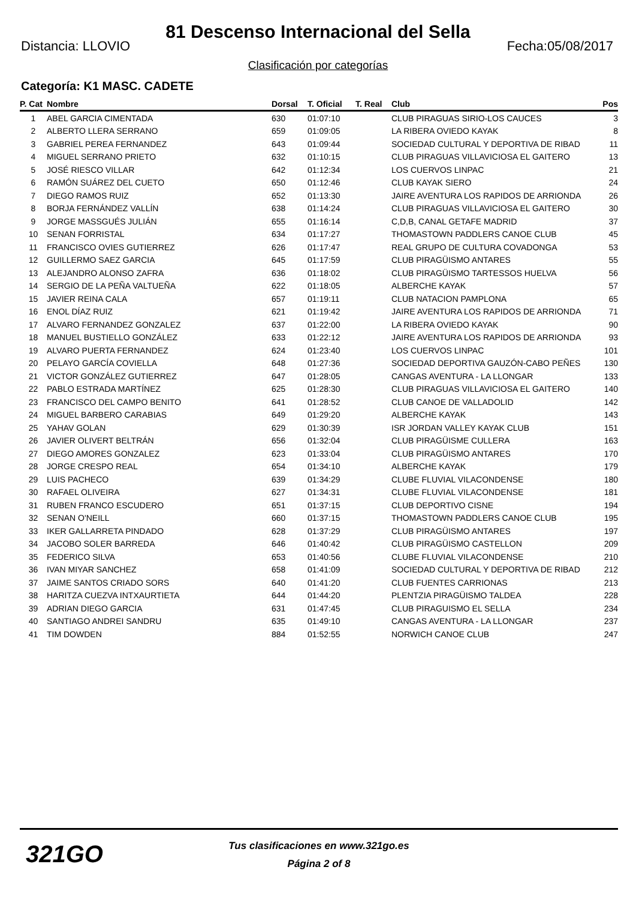81 Descenso Internacional del Sella
Distancia: LLOVIO Fecha:05/08/2017
Clasificación por categorías
Categoría: K1 MASC. CADETE
| P. Cat | Nombre | Dorsal | T. Oficial | T. Real | Club | Pos |
| --- | --- | --- | --- | --- | --- | --- |
| 1 | ABEL GARCIA CIMENTADA | 630 | 01:07:10 | | CLUB PIRAGUAS SIRIO-LOS CAUCES | 3 |
| 2 | ALBERTO LLERA SERRANO | 659 | 01:09:05 | | LA RIBERA OVIEDO KAYAK | 8 |
| 3 | GABRIEL PEREA FERNANDEZ | 643 | 01:09:44 | | SOCIEDAD CULTURAL Y DEPORTIVA DE RIBAD | 11 |
| 4 | MIGUEL SERRANO PRIETO | 632 | 01:10:15 | | CLUB PIRAGUAS VILLAVICIOSA EL GAITERO | 13 |
| 5 | JOSÉ RIESCO VILLAR | 642 | 01:12:34 | | LOS CUERVOS LINPAC | 21 |
| 6 | RAMÓN SUÁREZ DEL CUETO | 650 | 01:12:46 | | CLUB KAYAK SIERO | 24 |
| 7 | DIEGO RAMOS RUIZ | 652 | 01:13:30 | | JAIRE AVENTURA LOS RAPIDOS DE ARRIONDA | 26 |
| 8 | BORJA FERNÁNDEZ VALLÍN | 638 | 01:14:24 | | CLUB PIRAGUAS VILLAVICIOSA EL GAITERO | 30 |
| 9 | JORGE MASSGUÉS JULIÁN | 655 | 01:16:14 | | C,D,B, CANAL GETAFE MADRID | 37 |
| 10 | SENAN FORRISTAL | 634 | 01:17:27 | | THOMASTOWN PADDLERS CANOE CLUB | 45 |
| 11 | FRANCISCO OVIES GUTIERREZ | 626 | 01:17:47 | | REAL GRUPO DE CULTURA COVADONGA | 53 |
| 12 | GUILLERMO SAEZ GARCIA | 645 | 01:17:59 | | CLUB PIRAGÜISMO ANTARES | 55 |
| 13 | ALEJANDRO ALONSO ZAFRA | 636 | 01:18:02 | | CLUB PIRAGÜISMO TARTESSOS HUELVA | 56 |
| 14 | SERGIO DE LA PEÑA VALTUEÑA | 622 | 01:18:05 | | ALBERCHE KAYAK | 57 |
| 15 | JAVIER REINA CALA | 657 | 01:19:11 | | CLUB NATACION PAMPLONA | 65 |
| 16 | ENOL DÍAZ RUIZ | 621 | 01:19:42 | | JAIRE AVENTURA LOS RAPIDOS DE ARRIONDA | 71 |
| 17 | ALVARO FERNANDEZ GONZALEZ | 637 | 01:22:00 | | LA RIBERA OVIEDO KAYAK | 90 |
| 18 | MANUEL BUSTIELLO GONZÁLEZ | 633 | 01:22:12 | | JAIRE AVENTURA LOS RAPIDOS DE ARRIONDA | 93 |
| 19 | ALVARO PUERTA FERNANDEZ | 624 | 01:23:40 | | LOS CUERVOS LINPAC | 101 |
| 20 | PELAYO GARCÍA COVIELLA | 648 | 01:27:36 | | SOCIEDAD DEPORTIVA GAUZÓN-CABO PEÑES | 130 |
| 21 | VICTOR GONZÁLEZ GUTIERREZ | 647 | 01:28:05 | | CANGAS AVENTURA - LA LLONGAR | 133 |
| 22 | PABLO ESTRADA MARTÍNEZ | 625 | 01:28:30 | | CLUB PIRAGUAS VILLAVICIOSA EL GAITERO | 140 |
| 23 | FRANCISCO DEL CAMPO BENITO | 641 | 01:28:52 | | CLUB CANOE DE VALLADOLID | 142 |
| 24 | MIGUEL BARBERO CARABIAS | 649 | 01:29:20 | | ALBERCHE KAYAK | 143 |
| 25 | YAHAV GOLAN | 629 | 01:30:39 | | ISR JORDAN VALLEY KAYAK CLUB | 151 |
| 26 | JAVIER OLIVERT BELTRÁN | 656 | 01:32:04 | | CLUB PIRAGÜISME CULLERA | 163 |
| 27 | DIEGO AMORES GONZALEZ | 623 | 01:33:04 | | CLUB PIRAGÜISMO ANTARES | 170 |
| 28 | JORGE CRESPO REAL | 654 | 01:34:10 | | ALBERCHE KAYAK | 179 |
| 29 | LUIS PACHECO | 639 | 01:34:29 | | CLUBE FLUVIAL VILACONDENSE | 180 |
| 30 | RAFAEL OLIVEIRA | 627 | 01:34:31 | | CLUBE FLUVIAL VILACONDENSE | 181 |
| 31 | RUBEN FRANCO ESCUDERO | 651 | 01:37:15 | | CLUB DEPORTIVO CISNE | 194 |
| 32 | SENAN O'NEILL | 660 | 01:37:15 | | THOMASTOWN PADDLERS CANOE CLUB | 195 |
| 33 | IKER GALLARRETA PINDADO | 628 | 01:37:29 | | CLUB PIRAGÜISMO ANTARES | 197 |
| 34 | JACOBO SOLER BARREDA | 646 | 01:40:42 | | CLUB PIRAGÜISMO CASTELLON | 209 |
| 35 | FEDERICO SILVA | 653 | 01:40:56 | | CLUBE FLUVIAL VILACONDENSE | 210 |
| 36 | IVAN MIYAR SANCHEZ | 658 | 01:41:09 | | SOCIEDAD CULTURAL Y DEPORTIVA DE RIBAD | 212 |
| 37 | JAIME SANTOS CRIADO SORS | 640 | 01:41:20 | | CLUB FUENTES CARRIONAS | 213 |
| 38 | HARITZA CUEZVA INTXAURTIETA | 644 | 01:44:20 | | PLENTZIA PIRAGÜISMO TALDEA | 228 |
| 39 | ADRIAN DIEGO GARCIA | 631 | 01:47:45 | | CLUB PIRAGUISMO EL SELLA | 234 |
| 40 | SANTIAGO ANDREI SANDRU | 635 | 01:49:10 | | CANGAS AVENTURA - LA LLONGAR | 237 |
| 41 | TIM DOWDEN | 884 | 01:52:55 | | NORWICH CANOE CLUB | 247 |
321GO
Tus clasificaciones en www.321go.es
Página 2 of 8